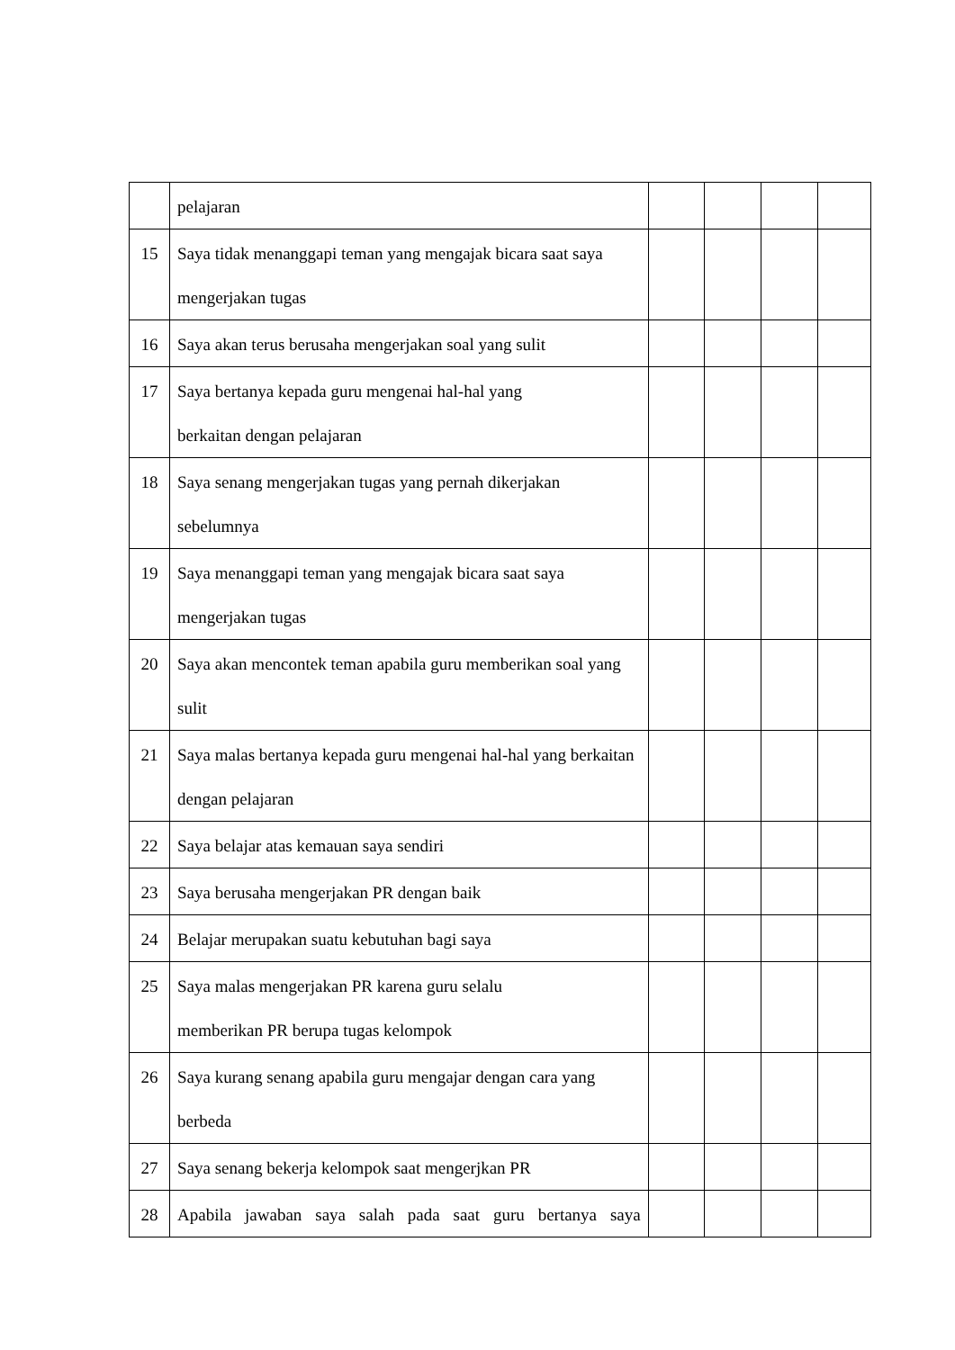| | pelajaran | | | | |
| 15 | Saya tidak menanggapi teman yang mengajak bicara saat saya mengerjakan tugas | | | | |
| 16 | Saya akan terus berusaha mengerjakan soal yang sulit | | | | |
| 17 | Saya bertanya kepada guru mengenai hal-hal yang berkaitan dengan pelajaran | | | | |
| 18 | Saya senang mengerjakan tugas yang pernah dikerjakan sebelumnya | | | | |
| 19 | Saya menanggapi teman yang mengajak bicara saat saya mengerjakan tugas | | | | |
| 20 | Saya akan mencontek teman apabila guru memberikan soal yang sulit | | | | |
| 21 | Saya malas bertanya kepada guru mengenai hal-hal yang berkaitan dengan pelajaran | | | | |
| 22 | Saya belajar atas kemauan saya sendiri | | | | |
| 23 | Saya berusaha mengerjakan PR dengan baik | | | | |
| 24 | Belajar merupakan suatu kebutuhan bagi saya | | | | |
| 25 | Saya malas mengerjakan PR karena guru selalu memberikan PR berupa tugas kelompok | | | | |
| 26 | Saya kurang senang apabila guru mengajar dengan cara yang berbeda | | | | |
| 27 | Saya senang bekerja kelompok saat mengerjkan PR | | | | |
| 28 | Apabila jawaban saya salah pada saat guru bertanya saya | | | | |